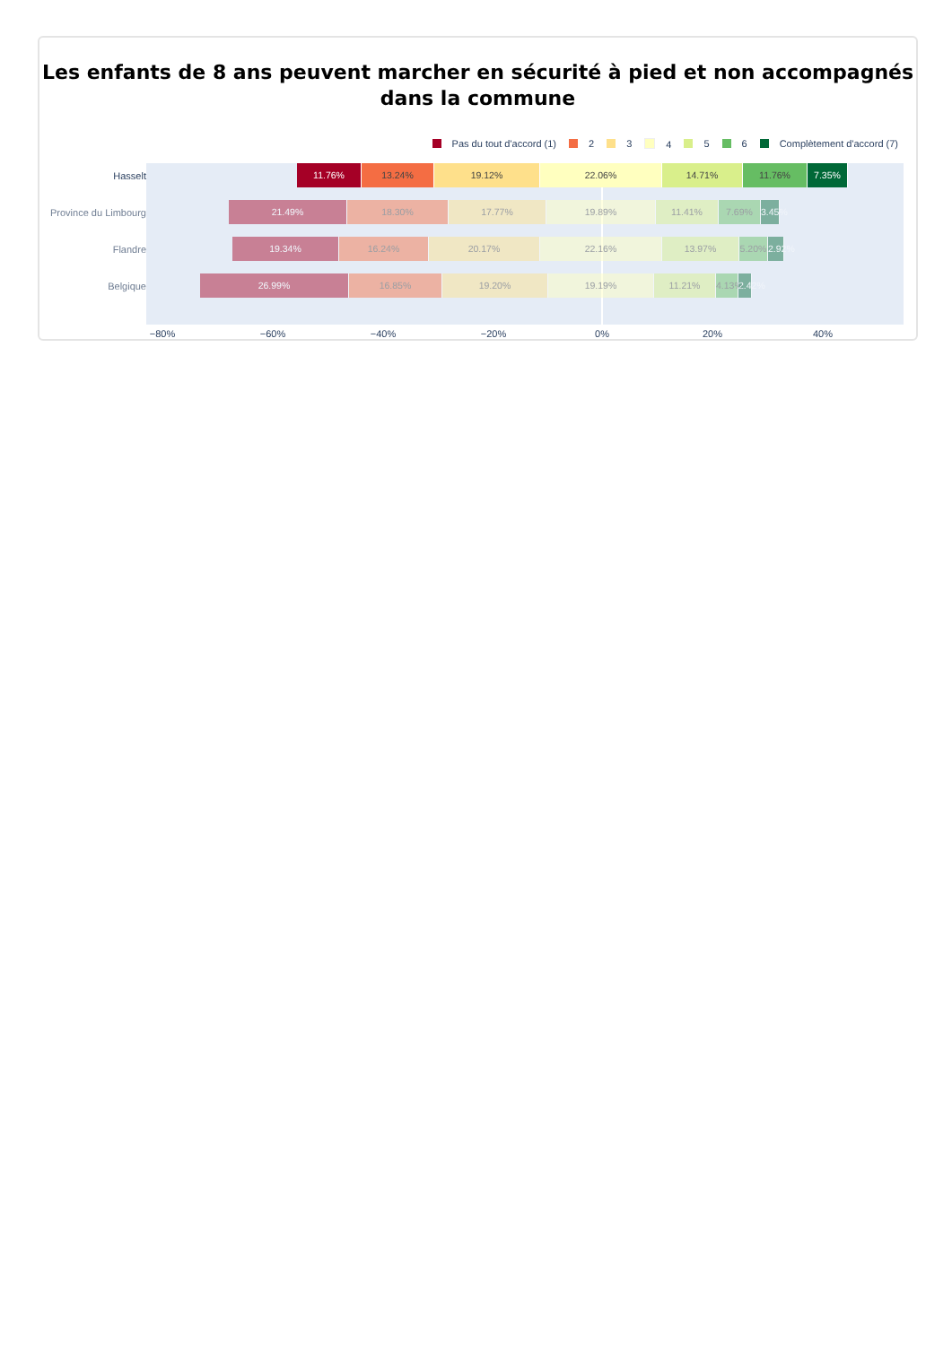Les enfants de 8 ans peuvent marcher en sécurité à pied et non accompagnés
dans la commune
Pas du tout d'accord (1) 2 3 4 5 6 Complètement d'accord (7)
Hasselt
11.76% 13.24% 19.12% 22.06% 14.71% 11.76% 7.35%
Province du Limbourg
21.49% 18.30% 17.77% 19.89% 11.41% 7.69% 3.45%
Flandre
19.34% 16.24% 20.17% 22.16% 13.97% 5.20% 2.92%
Belgique
26.99% 16.85% 19.20% 19.19% 11.21% 4.13% 2.42%
−80% −60% −40% −20% 0% 20% 40%